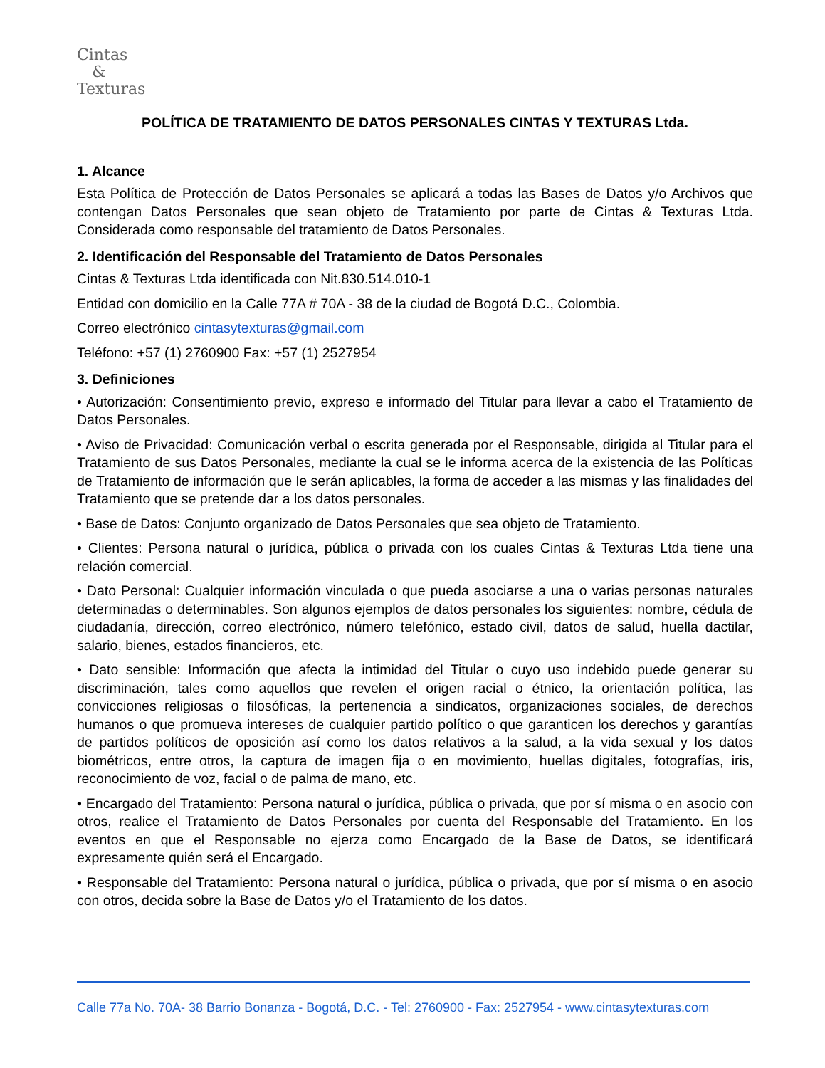Cintas
&
Texturas
POLÍTICA DE TRATAMIENTO DE DATOS PERSONALES CINTAS Y TEXTURAS Ltda.
1. Alcance
Esta Política de Protección de Datos Personales se aplicará a todas las Bases de Datos y/o Archivos que contengan Datos Personales que sean objeto de Tratamiento por parte de Cintas & Texturas Ltda. Considerada como responsable del tratamiento de Datos Personales.
2. Identificación del Responsable del Tratamiento de Datos Personales
Cintas & Texturas Ltda identificada con Nit.830.514.010-1
Entidad con domicilio en la Calle 77A # 70A - 38 de la ciudad de Bogotá D.C., Colombia.
Correo electrónico cintasytexturas@gmail.com
Teléfono: +57 (1) 2760900 Fax: +57 (1) 2527954
3. Definiciones
• Autorización: Consentimiento previo, expreso e informado del Titular para llevar a cabo el Tratamiento de Datos Personales.
• Aviso de Privacidad: Comunicación verbal o escrita generada por el Responsable, dirigida al Titular para el Tratamiento de sus Datos Personales, mediante la cual se le informa acerca de la existencia de las Políticas de Tratamiento de información que le serán aplicables, la forma de acceder a las mismas y las finalidades del Tratamiento que se pretende dar a los datos personales.
• Base de Datos: Conjunto organizado de Datos Personales que sea objeto de Tratamiento.
• Clientes: Persona natural o jurídica, pública o privada con los cuales Cintas & Texturas Ltda tiene una relación comercial.
• Dato Personal: Cualquier información vinculada o que pueda asociarse a una o varias personas naturales determinadas o determinables. Son algunos ejemplos de datos personales los siguientes: nombre, cédula de ciudadanía, dirección, correo electrónico, número telefónico, estado civil, datos de salud, huella dactilar, salario, bienes, estados financieros, etc.
• Dato sensible: Información que afecta la intimidad del Titular o cuyo uso indebido puede generar su discriminación, tales como aquellos que revelen el origen racial o étnico, la orientación política, las convicciones religiosas o filosóficas, la pertenencia a sindicatos, organizaciones sociales, de derechos humanos o que promueva intereses de cualquier partido político o que garanticen los derechos y garantías de partidos políticos de oposición así como los datos relativos a la salud, a la vida sexual y los datos biométricos, entre otros, la captura de imagen fija o en movimiento, huellas digitales, fotografías, iris, reconocimiento de voz, facial o de palma de mano, etc.
• Encargado del Tratamiento: Persona natural o jurídica, pública o privada, que por sí misma o en asocio con otros, realice el Tratamiento de Datos Personales por cuenta del Responsable del Tratamiento. En los eventos en que el Responsable no ejerza como Encargado de la Base de Datos, se identificará expresamente quién será el Encargado.
• Responsable del Tratamiento: Persona natural o jurídica, pública o privada, que por sí misma o en asocio con otros, decida sobre la Base de Datos y/o el Tratamiento de los datos.
Calle 77a No. 70A- 38 Barrio Bonanza - Bogotá, D.C. - Tel: 2760900 - Fax: 2527954 - www.cintasytexturas.com